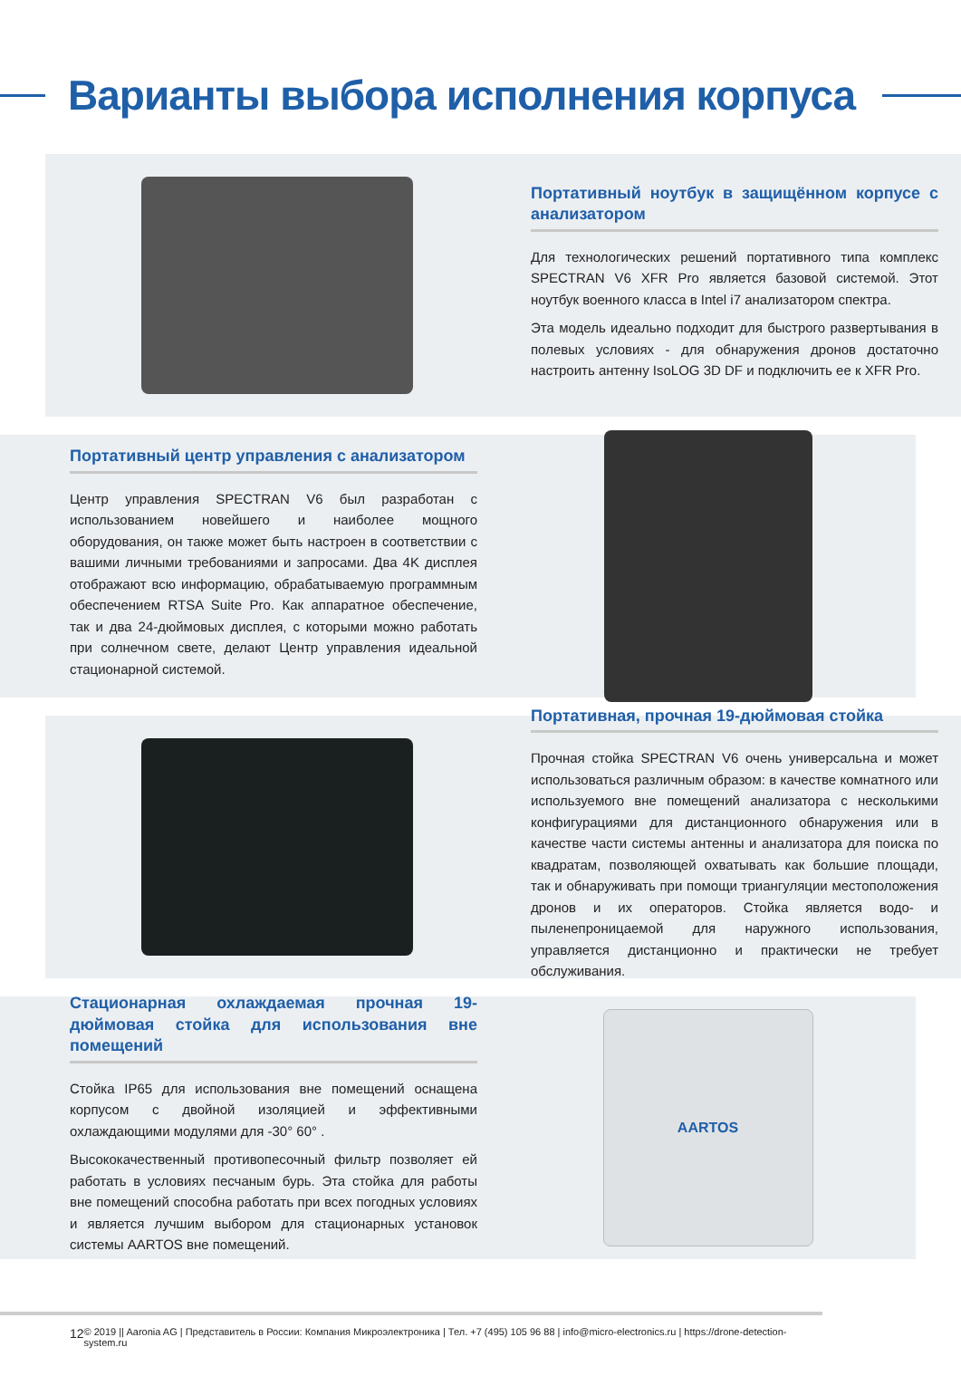Варианты выбора исполнения корпуса
Портативный ноутбук в защищённом корпусе с анализатором
Для технологических решений портативного типа комплекс SPECTRAN V6 XFR Pro является базовой системой. Этот ноутбук военного класса в Intel i7 анализатором спектра.
Эта модель идеально подходит для быстрого развертывания в полевых условиях - для обнаружения дронов достаточно настроить антенну IsoLOG 3D DF и подключить ее к XFR Pro.
Портативный центр управления с анализатором
Центр управления SPECTRAN V6 был разработан с использованием новейшего и наиболее мощного оборудования, он также может быть настроен в соответствии с вашими личными требованиями и запросами. Два 4K дисплея отображают всю информацию, обрабатываемую программным обеспечением RTSA Suite Pro. Как аппаратное обеспечение, так и два 24-дюймовых дисплея, с которыми можно работать при солнечном свете, делают Центр управления идеальной стационарной системой.
Портативная, прочная 19-дюймовая стойка
Прочная стойка SPECTRAN V6 очень универсальна и может использоваться различным образом: в качестве комнатного или используемого вне помещений анализатора с несколькими конфигурациями для дистанционного обнаружения или в качестве части системы антенны и анализатора для поиска по квадратам, позволяющей охватывать как большие площади, так и обнаруживать при помощи триангуляции местоположения дронов и их операторов. Стойка является водо- и пыленепроницаемой для наружного использования, управляется дистанционно и практически не требует обслуживания.
Стационарная охлаждаемая прочная 19-дюймовая стойка для использования вне помещений
Стойка IP65 для использования вне помещений оснащена корпусом с двойной изоляцией и эффективными охлаждающими модулями для -30° 60° .
Высококачественный противопесочный фильтр позволяет ей работать в условиях песчаным бурь. Эта стойка для работы вне помещений способна работать при всех погодных условиях и является лучшим выбором для стационарных установок системы AARTOS вне помещений.
AARTOS
12 © 2019 || Aaronia AG | Представитель в России: Компания Микроэлектроника | Тел. +7 (495) 105 96 88 | info@micro-electronics.ru | https://drone-detection-system.ru